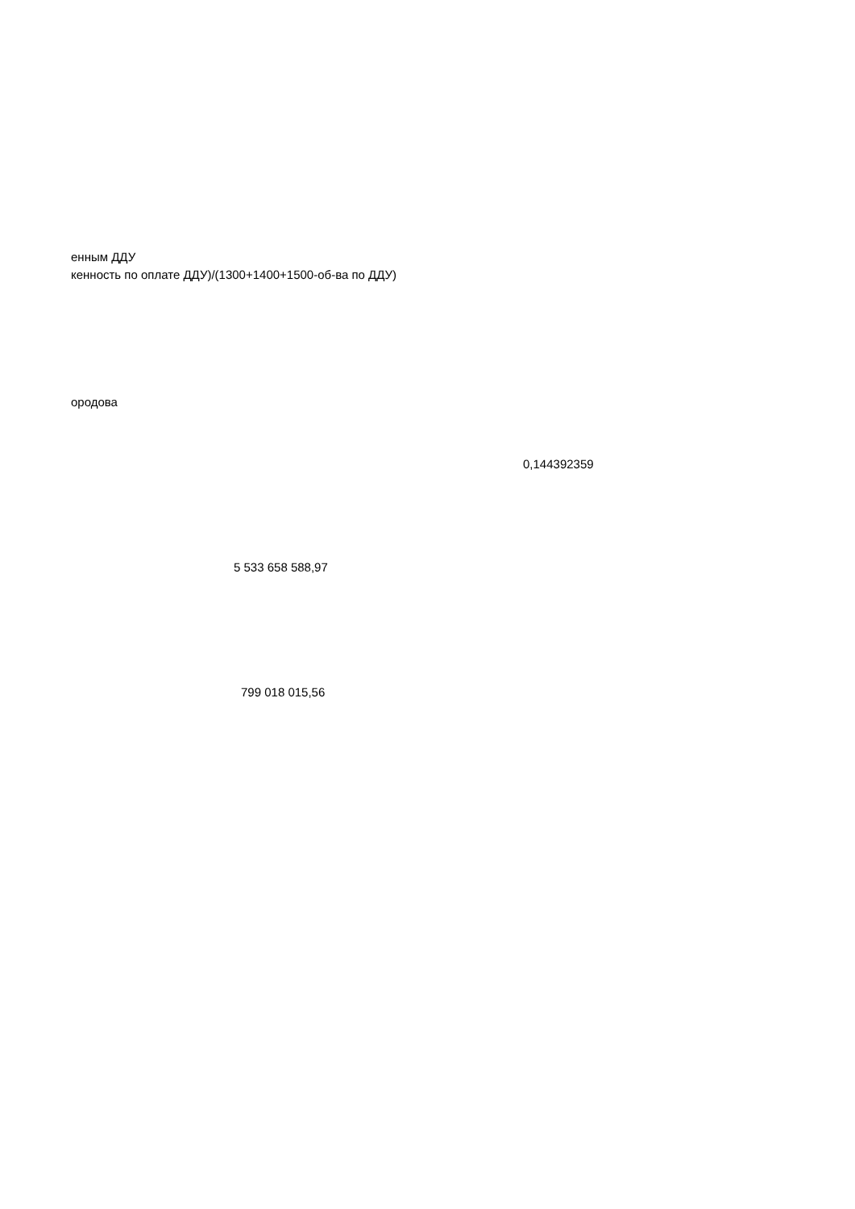енным ДДУ
кенность по оплате ДДУ)/(1300+1400+1500-об-ва по ДДУ)
ородова
0,144392359
5 533 658 588,97
799 018 015,56